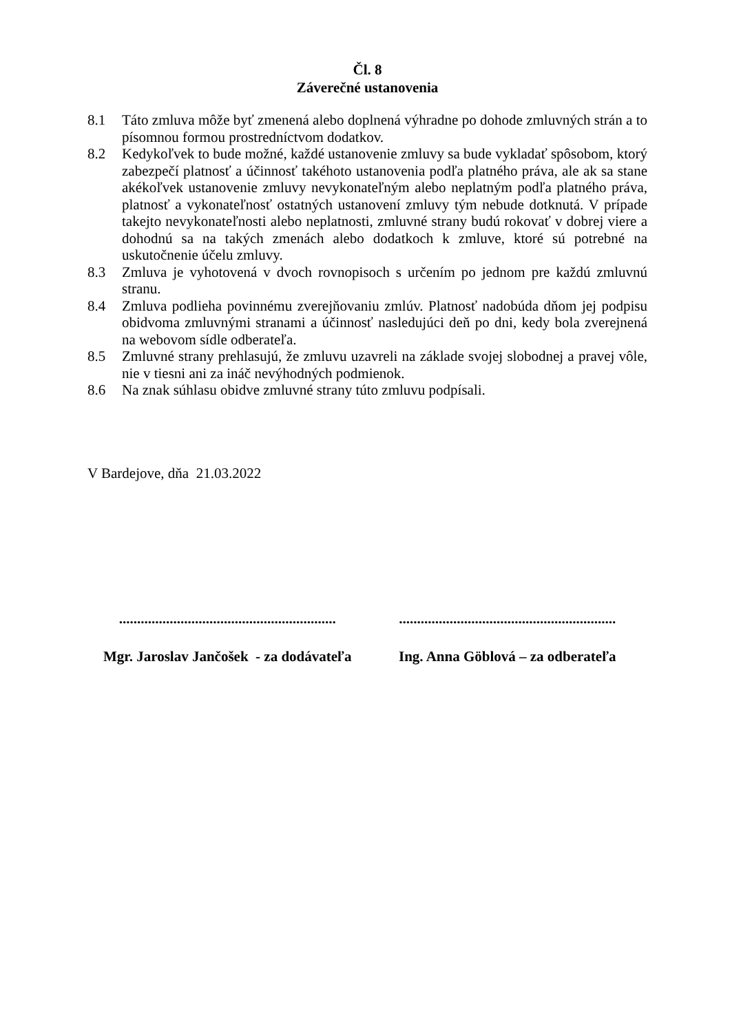Čl. 8
Záverečné ustanovenia
8.1 Táto zmluva môže byť zmenená alebo doplnená výhradne po dohode zmluvných strán a to písomnou formou prostredníctvom dodatkov.
8.2 Kedykoľvek to bude možné, každé ustanovenie zmluvy sa bude vykladať spôsobom, ktorý zabezpečí platnosť a účinnosť takéhoto ustanovenia podľa platného práva, ale ak sa stane akékoľvek ustanovenie zmluvy nevykonateľným alebo neplatným podľa platného práva, platnosť a vykonateľnosť ostatných ustanovení zmluvy tým nebude dotknutá. V prípade takejto nevykonateľnosti alebo neplatnosti, zmluvné strany budú rokovať v dobrej viere a dohodnú sa na takých zmenách alebo dodatkoch k zmluve, ktoré sú potrebné na uskutočnenie účelu zmluvy.
8.3 Zmluva je vyhotovená v dvoch rovnopisoch s určením po jednom pre každú zmluvnú stranu.
8.4 Zmluva podlieha povinnému zverejňovaniu zmlúv. Platnosť nadobúda dňom jej podpisu obidvoma zmluvnými stranami a účinnosť nasledujúci deň po dni, kedy bola zverejnená na webovom sídle odberateľa.
8.5 Zmluvné strany prehlasujú, že zmluvu uzavreli na základe svojej slobodnej a pravej vôle, nie v tiesni ani za ináč nevýhodných podmienok.
8.6 Na znak súhlasu obidve zmluvné strany túto zmluvu podpísali.
V Bardejove, dňa 21.03.2022
............................................................
............................................................
Mgr. Jaroslav Jančošek - za dodávateľa
Ing. Anna Göblová – za odberateľa